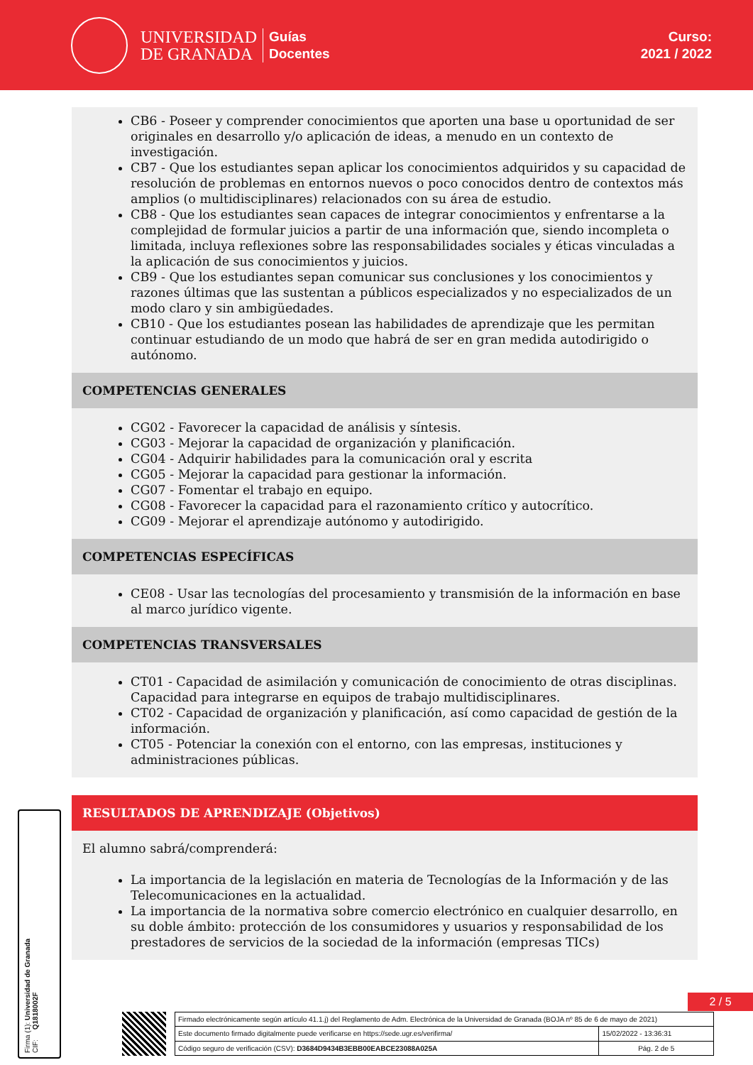UNIVERSIDAD
DE GRANADA
Guías
Docentes
Curso:
2021 / 2022
CB6 - Poseer y comprender conocimientos que aporten una base u oportunidad de ser originales en desarrollo y/o aplicación de ideas, a menudo en un contexto de investigación.
CB7 - Que los estudiantes sepan aplicar los conocimientos adquiridos y su capacidad de resolución de problemas en entornos nuevos o poco conocidos dentro de contextos más amplios (o multidisciplinares) relacionados con su área de estudio.
CB8 - Que los estudiantes sean capaces de integrar conocimientos y enfrentarse a la complejidad de formular juicios a partir de una información que, siendo incompleta o limitada, incluya reflexiones sobre las responsabilidades sociales y éticas vinculadas a la aplicación de sus conocimientos y juicios.
CB9 - Que los estudiantes sepan comunicar sus conclusiones y los conocimientos y razones últimas que las sustentan a públicos especializados y no especializados de un modo claro y sin ambigüedades.
CB10 - Que los estudiantes posean las habilidades de aprendizaje que les permitan continuar estudiando de un modo que habrá de ser en gran medida autodirigido o autónomo.
COMPETENCIAS GENERALES
CG02 - Favorecer la capacidad de análisis y síntesis.
CG03 - Mejorar la capacidad de organización y planificación.
CG04 - Adquirir habilidades para la comunicación oral y escrita
CG05 - Mejorar la capacidad para gestionar la información.
CG07 - Fomentar el trabajo en equipo.
CG08 - Favorecer la capacidad para el razonamiento crítico y autocrítico.
CG09 - Mejorar el aprendizaje autónomo y autodirigido.
COMPETENCIAS ESPECÍFICAS
CE08 - Usar las tecnologías del procesamiento y transmisión de la información en base al marco jurídico vigente.
COMPETENCIAS TRANSVERSALES
CT01 - Capacidad de asimilación y comunicación de conocimiento de otras disciplinas. Capacidad para integrarse en equipos de trabajo multidisciplinares.
CT02 - Capacidad de organización y planificación, así como capacidad de gestión de la información.
CT05 - Potenciar la conexión con el entorno, con las empresas, instituciones y administraciones públicas.
RESULTADOS DE APRENDIZAJE (Objetivos)
El alumno sabrá/comprenderá:
La importancia de la legislación en materia de Tecnologías de la Información y de las Telecomunicaciones en la actualidad.
La importancia de la normativa sobre comercio electrónico en cualquier desarrollo, en su doble ámbito: protección de los consumidores y usuarios y responsabilidad de los prestadores de servicios de la sociedad de la información (empresas TICs)
2 / 5
Firma (1): Universidad de Granada
CIF: Q1818002F
| Firmado electrónicamente según artículo 41.1.j) del Reglamento de Adm. Electrónica de la Universidad de Granada (BOJA nº 85 de 6 de mayo de 2021) | |
| Este documento firmado digitalmente puede verificarse en https://sede.ugr.es/verifirma/ | 15/02/2022 - 13:36:31 |
| Código seguro de verificación (CSV): D3684D9434B3EBB00EABCE23088A025A | Pág. 2 de 5 |